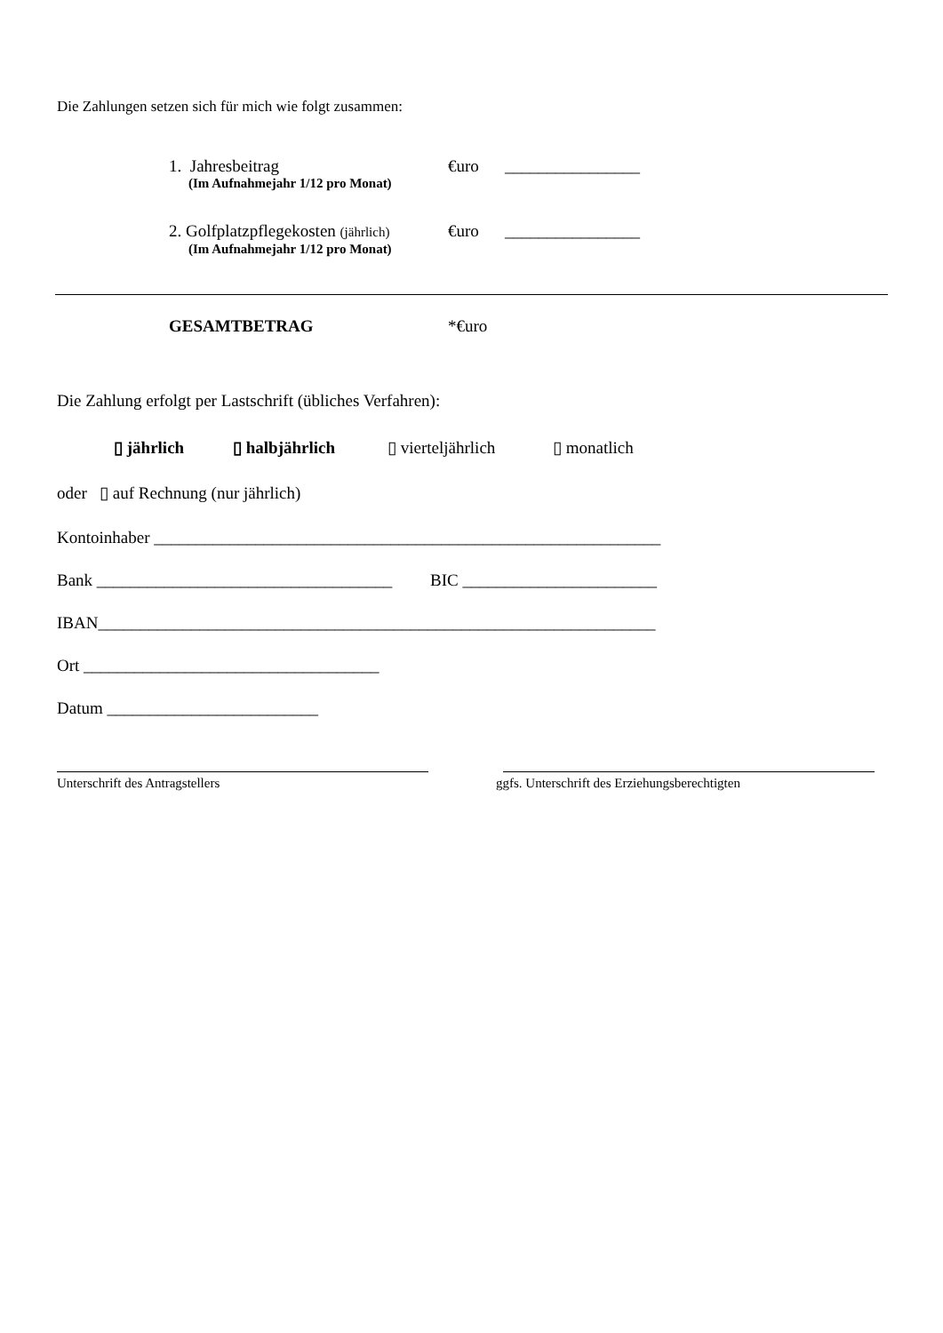Die Zahlungen setzen sich für mich wie folgt zusammen:
1. Jahresbeitrag €uro ________________
(Im Aufnahmejahr 1/12 pro Monat)
2. Golfplatzpflegekosten (jährlich) €uro ________________
(Im Aufnahmejahr 1/12 pro Monat)
GESAMTBETRAG *€uro
Die Zahlung erfolgt per Lastschrift (übliches Verfahren):
▯ jährlich ▯ halbjährlich ▯ vierteljährlich ▯ monatlich
oder ▯ auf Rechnung (nur jährlich)
Kontoinhaber ____________________________________________________________
Bank ___________________________________ BIC _______________________
IBAN__________________________________________________________________
Ort ___________________________________
Datum _________________________
Unterschrift des Antragstellers ggfs. Unterschrift des Erziehungsberechtigten